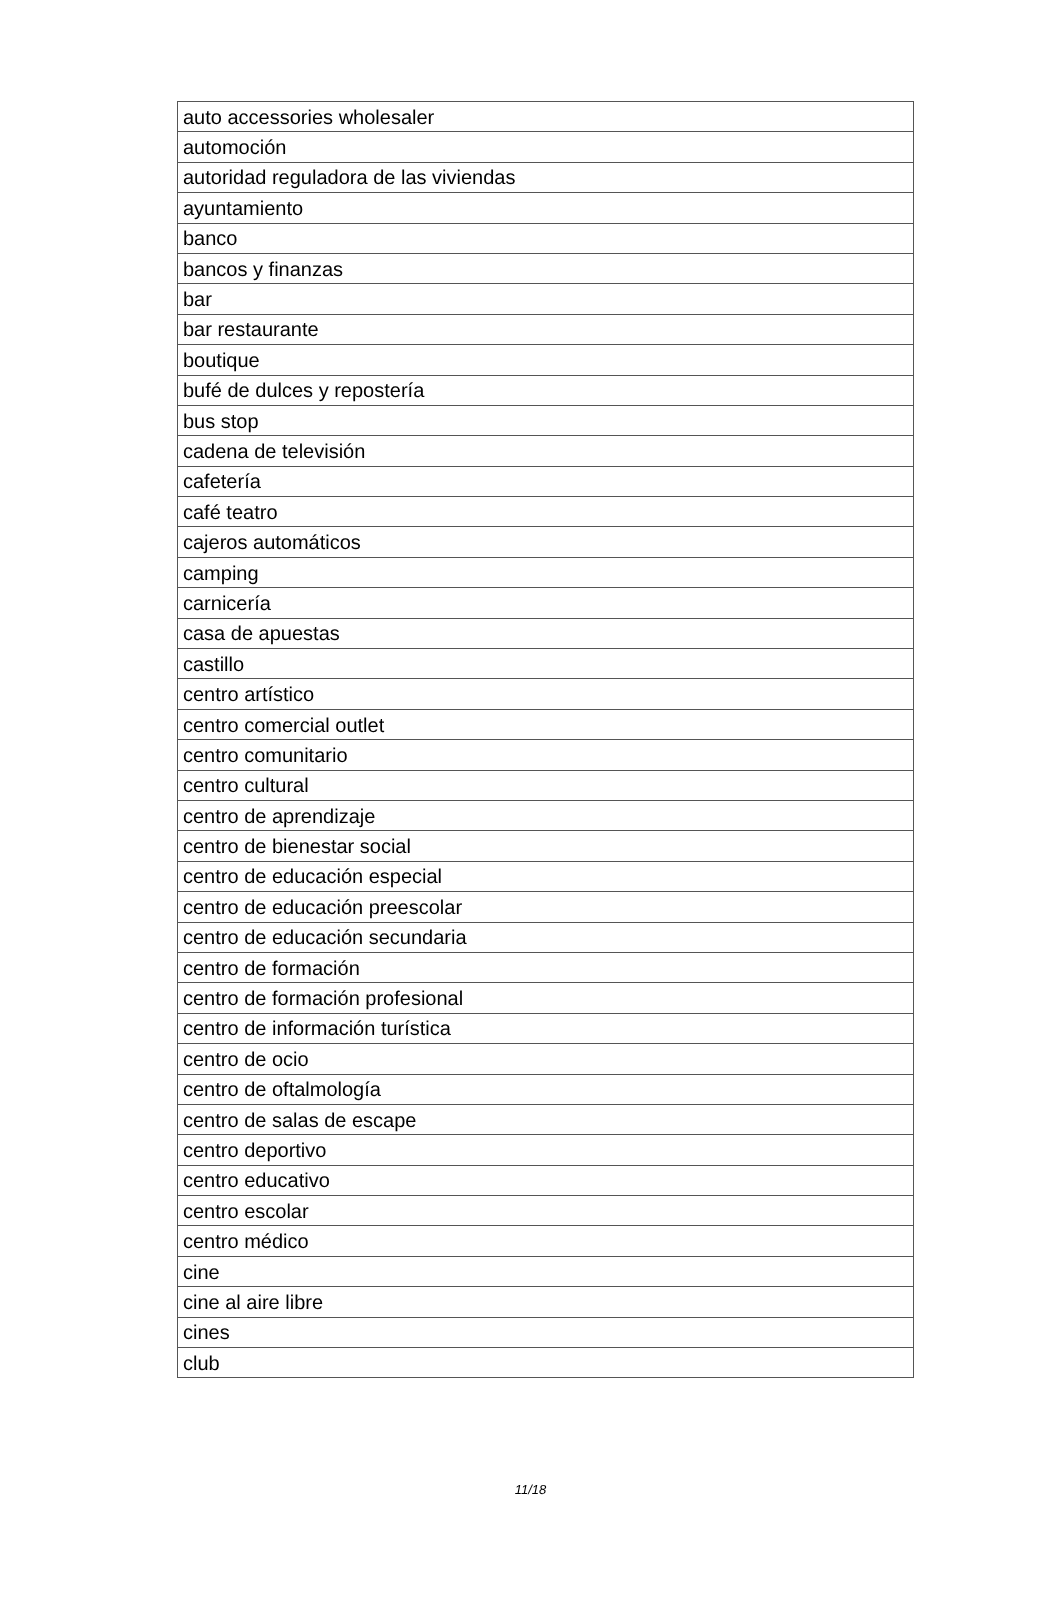| auto accessories wholesaler |
| automoción |
| autoridad reguladora de las viviendas |
| ayuntamiento |
| banco |
| bancos y finanzas |
| bar |
| bar restaurante |
| boutique |
| bufé de dulces y repostería |
| bus stop |
| cadena de televisión |
| cafetería |
| café teatro |
| cajeros automáticos |
| camping |
| carnicería |
| casa de apuestas |
| castillo |
| centro artístico |
| centro comercial outlet |
| centro comunitario |
| centro cultural |
| centro de aprendizaje |
| centro de bienestar social |
| centro de educación especial |
| centro de educación preescolar |
| centro de educación secundaria |
| centro de formación |
| centro de formación profesional |
| centro de información turística |
| centro de ocio |
| centro de oftalmología |
| centro de salas de escape |
| centro deportivo |
| centro educativo |
| centro escolar |
| centro médico |
| cine |
| cine al aire libre |
| cines |
| club |
11/18